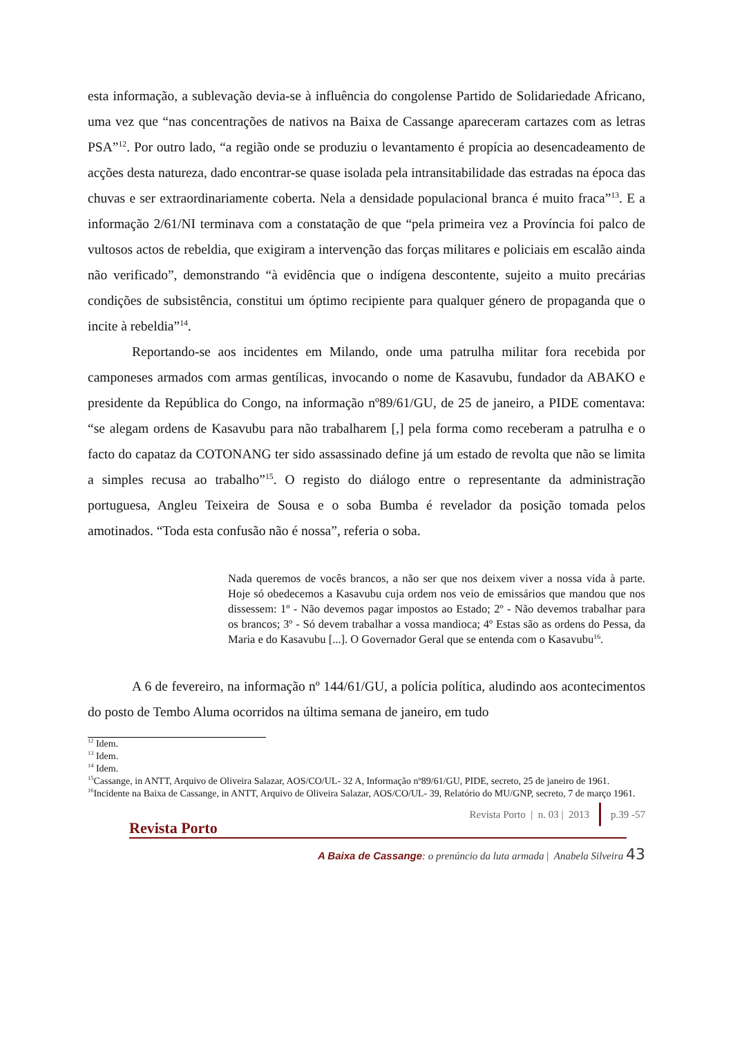esta informação, a sublevação devia-se à influência do congolense Partido de Solidariedade Africano, uma vez que “nas concentrações de nativos na Baixa de Cassange apareceram cartazes com as letras PSA”<sup>12</sup>. Por outro lado, “a região onde se produziu o levantamento é propícia ao desencadeamento de acções desta natureza, dado encontrar-se quase isolada pela intransitabilidade das estradas na época das chuvas e ser extraordinariamente coberta. Nela a densidade populacional branca é muito fraca”<sup>13</sup>. E a informação 2/61/NI terminava com a constatação de que “pela primeira vez a Província foi palco de vultosos actos de rebeldia, que exigiram a intervenção das forças militares e policiais em escalão ainda não verificado”, demonstrando “à evidência que o indígena descontente, sujeito a muito precárias condições de subsistência, constitui um óptimo recipiente para qualquer género de propaganda que o incite à rebeldia”<sup>14</sup>.
Reportando-se aos incidentes em Milando, onde uma patrulha militar fora recebida por camponeses armados com armas gentílicas, invocando o nome de Kasavubu, fundador da ABAKO e presidente da República do Congo, na informação nº89/61/GU, de 25 de janeiro, a PIDE comentava: “se alegam ordens de Kasavubu para não trabalharem [,] pela forma como receberam a patrulha e o facto do capataz da COTONANG ter sido assassinado define já um estado de revolta que não se limita a simples recusa ao trabalho”<sup>15</sup>. O registo do diálogo entre o representante da administração portuguesa, Angleu Teixeira de Sousa e o soba Bumba é revelador da posição tomada pelos amotinados. “Toda esta confusão não é nossa”, referia o soba.
Nada queremos de vocês brancos, a não ser que nos deixem viver a nossa vida à parte. Hoje só obedecemos a Kasavubu cuja ordem nos veio de emissários que mandou que nos dissessem: 1º - Não devemos pagar impostos ao Estado; 2º - Não devemos trabalhar para os brancos; 3º - Só devem trabalhar a vossa mandioca; 4º Estas são as ordens do Pessa, da Maria e do Kasavubu [...]. O Governador Geral que se entenda com o Kasavubu<sup>16</sup>.
A 6 de fevereiro, na informação nº 144/61/GU, a polícia política, aludindo aos acontecimentos do posto de Tembo Aluma ocorridos na última semana de janeiro, em tudo
<sup>12</sup> Idem.
<sup>13</sup> Idem.
<sup>14</sup> Idem.
<sup>15</sup> Cassange, in ANTT, Arquivo de Oliveira Salazar, AOS/CO/UL- 32 A, Informação nº89/61/GU, PIDE, secreto, 25 de janeiro de 1961.
<sup>16</sup> Incidente na Baixa de Cassange, in ANTT, Arquivo de Oliveira Salazar, AOS/CO/UL- 39, Relatório do MU/GNP, secreto, 7 de março 1961.
Revista Porto | n. 03 | 2013
p.39 -57
Revista Porto
A Baixa de Cassange: o prenúncio da luta armada | Anabela Silveira 43